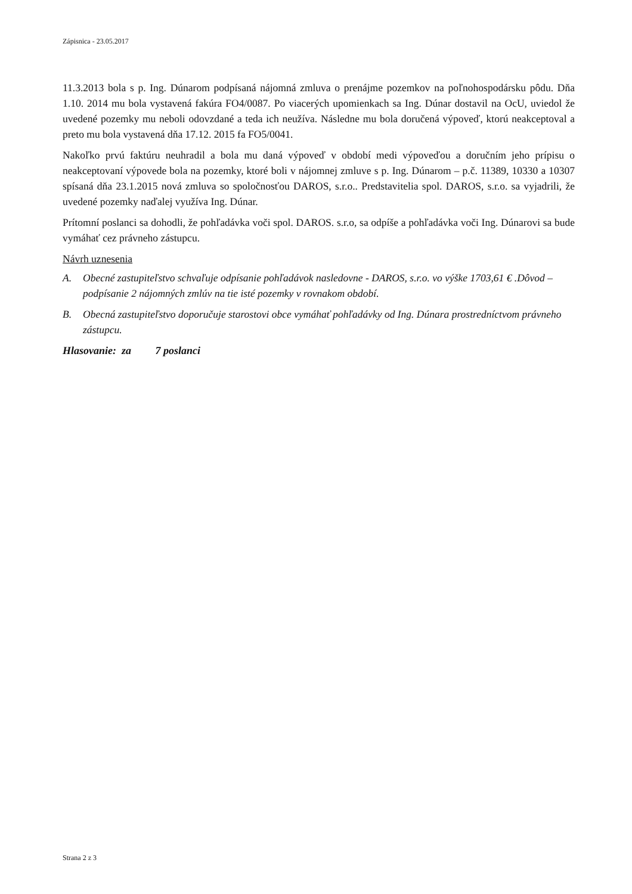Zápisnica - 23.05.2017
11.3.2013 bola s p. Ing. Dúnarom podpísaná nájomná zmluva o prenájme pozemkov na poľnohospodársku pôdu. Dňa 1.10. 2014 mu bola vystavená fakúra FO4/0087. Po viacerých upomienkach sa Ing. Dúnar dostavil na OcU, uviedol že uvedené pozemky mu neboli odovzdané a teda ich neužíva. Následne mu bola doručená výpoveď, ktorú neakceptoval a preto mu bola vystavená dňa 17.12. 2015 fa FO5/0041.
Nakoľko prvú faktúru neuhradil a bola mu daná výpoveď v období medi výpoveďou a doručním jeho prípisu o neakceptovaní výpovede bola na pozemky, ktoré boli v nájomnej zmluve s p. Ing. Dúnarom – p.č. 11389, 10330 a 10307 spísaná dňa 23.1.2015 nová zmluva so spoločnosťou DAROS, s.r.o.. Predstavitelia spol. DAROS, s.r.o. sa vyjadrili, že uvedené pozemky naďalej využíva Ing. Dúnar.
Prítomní poslanci sa dohodli, že pohľadávka voči spol. DAROS. s.r.o, sa odpíše a pohľadávka voči Ing. Dúnarovi sa bude vymáhať cez právneho zástupcu.
Návrh uznesenia
A. Obecné zastupiteľstvo schvaľuje odpísanie pohľadávok nasledovne - DAROS, s.r.o. vo výške 1703,61 € .Dôvod – podpísanie 2 nájomných zmlúv na tie isté pozemky v rovnakom období.
B. Obecná zastupiteľstvo doporučuje starostovi obce vymáhať pohľadávky od Ing. Dúnara prostredníctvom právneho zástupcu.
Hlasovanie: za 7 poslanci
Strana 2 z 3